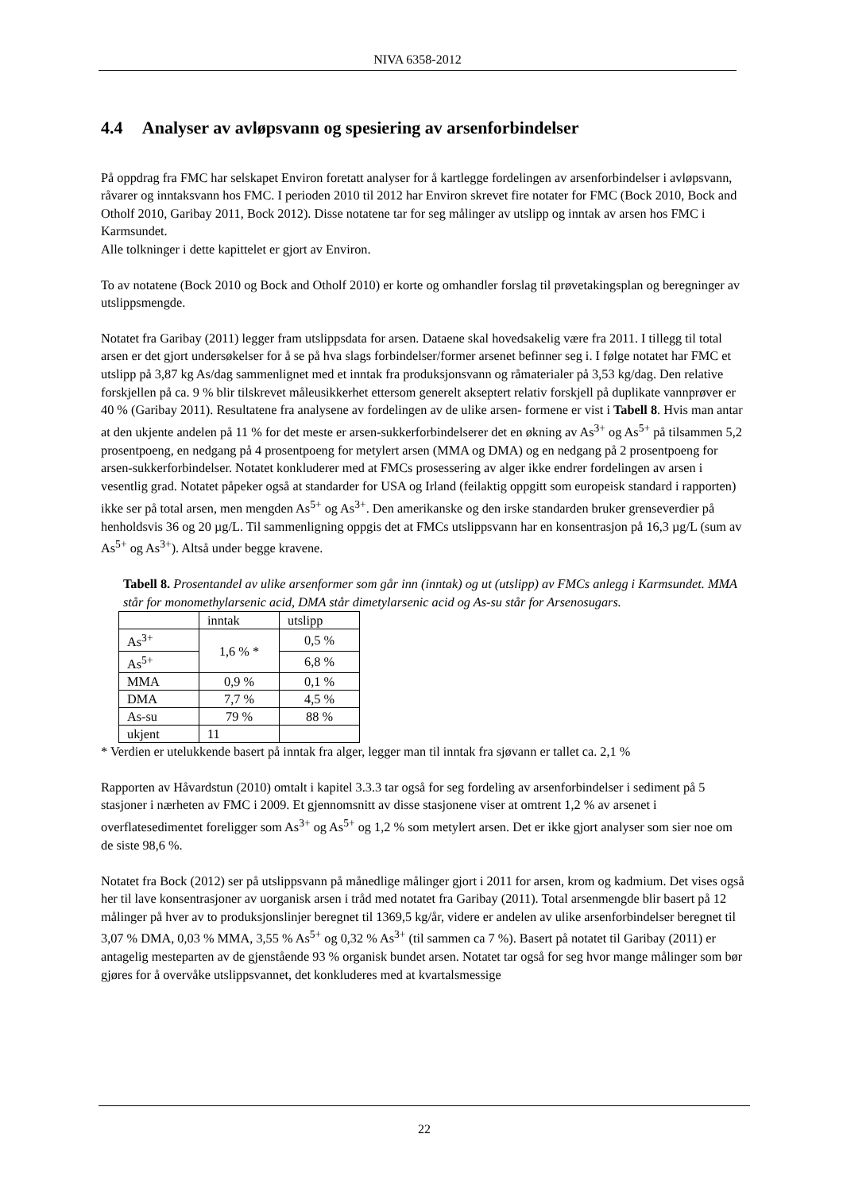NIVA 6358-2012
4.4 Analyser av avløpsvann og spesiering av arsenforbindelser
På oppdrag fra FMC har selskapet Environ foretatt analyser for å kartlegge fordelingen av arsenforbindelser i avløpsvann, råvarer og inntaksvann hos FMC. I perioden 2010 til 2012 har Environ skrevet fire notater for FMC (Bock 2010, Bock and Otholf 2010, Garibay 2011, Bock 2012). Disse notatene tar for seg målinger av utslipp og inntak av arsen hos FMC i Karmsundet.
Alle tolkninger i dette kapittelet er gjort av Environ.
To av notatene (Bock 2010 og Bock and Otholf 2010) er korte og omhandler forslag til prøvetakingsplan og beregninger av utslippsmengde.
Notatet fra Garibay (2011) legger fram utslippsdata for arsen. Dataene skal hovedsakelig være fra 2011. I tillegg til total arsen er det gjort undersøkelser for å se på hva slags forbindelser/former arsenet befinner seg i. I følge notatet har FMC et utslipp på 3,87 kg As/dag sammenlignet med et inntak fra produksjonsvann og råmaterialer på 3,53 kg/dag. Den relative forskjellen på ca. 9 % blir tilskrevet måleusikkerhet ettersom generelt akseptert relativ forskjell på duplikate vannprøver er 40 % (Garibay 2011). Resultatene fra analysene av fordelingen av de ulike arsen- formene er vist i Tabell 8. Hvis man antar at den ukjente andelen på 11 % for det meste er arsen-sukkerforbindelserer det en økning av As<sup>3+</sup> og As<sup>5+</sup> på tilsammen 5,2 prosentpoeng, en nedgang på 4 prosentpoeng for metylert arsen (MMA og DMA) og en nedgang på 2 prosentpoeng for arsen-sukkerforbindelser. Notatet konkluderer med at FMCs prosessering av alger ikke endrer fordelingen av arsen i vesentlig grad. Notatet påpeker også at standarder for USA og Irland (feilaktig oppgitt som europeisk standard i rapporten) ikke ser på total arsen, men mengden As<sup>5+</sup> og As<sup>3+</sup>. Den amerikanske og den irske standarden bruker grenseverdier på henholdsvis 36 og 20 µg/L. Til sammenligning oppgis det at FMCs utslippsvann har en konsentrasjon på 16,3 µg/L (sum av As<sup>5+</sup> og As<sup>3+</sup>). Altså under begge kravene.
Tabell 8. Prosentandel av ulike arsenformer som går inn (inntak) og ut (utslipp) av FMCs anlegg i Karmsundet. MMA står for monomethylarsenic acid, DMA står dimetylarsenic acid og As-su står for Arsenosugars.
| | inntak | utslipp |
| As<sup>3+</sup> | 1,6 % * | 0,5 % |
| As<sup>5+</sup> | | 6,8 % |
| MMA | 0,9 % | 0,1 % |
| DMA | 7,7 % | 4,5 % |
| As-su | 79 % | 88 % |
| ukjent | 11 | |
* Verdien er utelukkende basert på inntak fra alger, legger man til inntak fra sjøvann er tallet ca. 2,1 %
Rapporten av Håvardstun (2010) omtalt i kapitel 3.3.3 tar også for seg fordeling av arsenforbindelser i sediment på 5 stasjoner i nærheten av FMC i 2009. Et gjennomsnitt av disse stasjonene viser at omtrent 1,2 % av arsenet i overflatesedimentet foreligger som As<sup>3+</sup> og As<sup>5+</sup> og 1,2 % som metylert arsen. Det er ikke gjort analyser som sier noe om de siste 98,6 %.
Notatet fra Bock (2012) ser på utslippsvann på månedlige målinger gjort i 2011 for arsen, krom og kadmium. Det vises også her til lave konsentrasjoner av uorganisk arsen i tråd med notatet fra Garibay (2011). Total arsenmengde blir basert på 12 målinger på hver av to produksjonslinjer beregnet til 1369,5 kg/år, videre er andelen av ulike arsenforbindelser beregnet til 3,07 % DMA, 0,03 % MMA, 3,55 % As<sup>5+</sup> og 0,32 % As<sup>3+</sup> (til sammen ca 7 %). Basert på notatet til Garibay (2011) er antagelig mesteparten av de gjenstående 93 % organisk bundet arsen. Notatet tar også for seg hvor mange målinger som bør gjøres for å overvåke utslippsvannet, det konkluderes med at kvartalsmessige
22